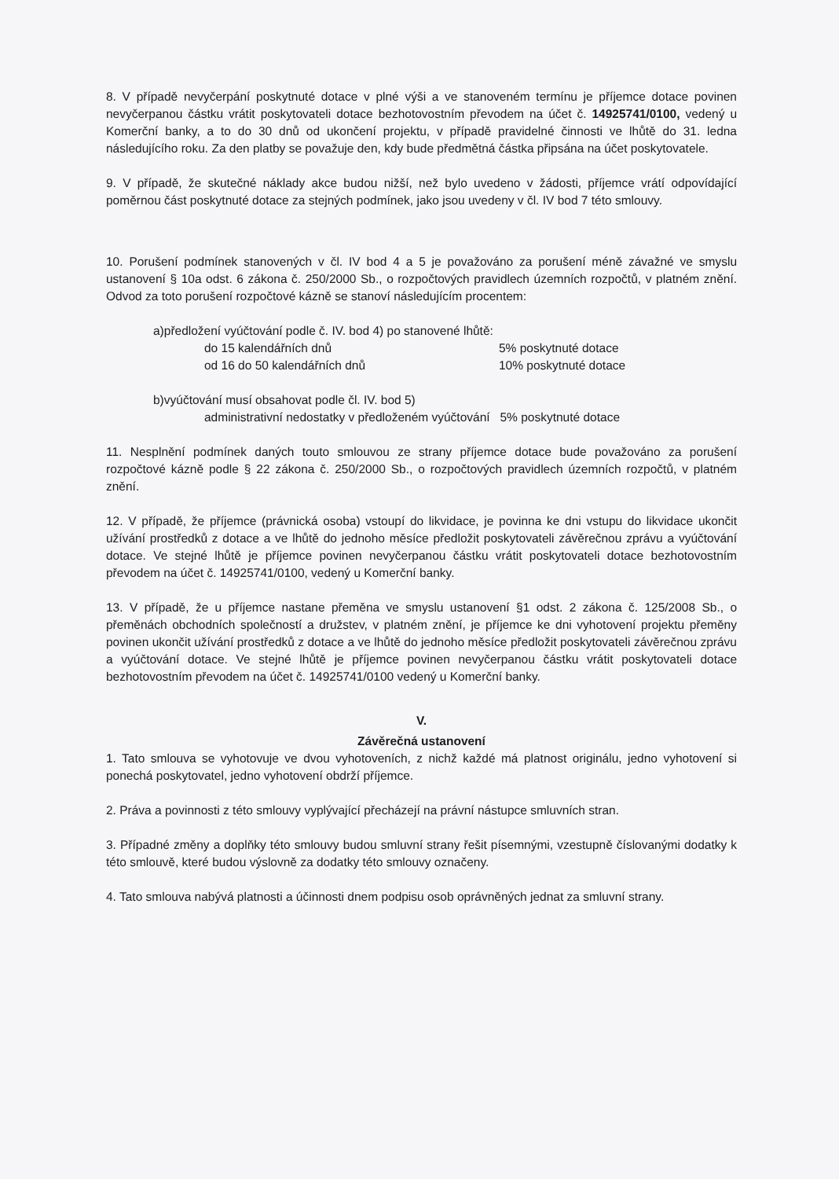8. V případě nevyčerpání poskytnuté dotace v plné výši a ve stanoveném termínu je příjemce dotace povinen nevyčerpanou částku vrátit poskytovateli dotace bezhotovostním převodem na účet č. 14925741/0100, vedený u Komerční banky, a to do 30 dnů od ukončení projektu, v případě pravidelné činnosti ve lhůtě do 31. ledna následujícího roku. Za den platby se považuje den, kdy bude předmětná částka připsána na účet poskytovatele.
9. V případě, že skutečné náklady akce budou nižší, než bylo uvedeno v žádosti, příjemce vrátí odpovídající poměrnou část poskytnuté dotace za stejných podmínek, jako jsou uvedeny v čl. IV bod 7 této smlouvy.
10. Porušení podmínek stanovených v čl. IV bod 4 a 5 je považováno za porušení méně závažné ve smyslu ustanovení § 10a odst. 6 zákona č. 250/2000 Sb., o rozpočtových pravidlech územních rozpočtů, v platném znění. Odvod za toto porušení rozpočtové kázně se stanoví následujícím procentem:
a)předložení vyúčtování podle č. IV. bod 4) po stanovené lhůtě:
do 15 kalendářních dnů 5% poskytnuté dotace
od 16 do 50 kalendářních dnů 10% poskytnuté dotace
b)vyúčtování musí obsahovat podle čl. IV. bod 5)
administrativní nedostatky v předloženém vyúčtování 5% poskytnuté dotace
11. Nesplnění podmínek daných touto smlouvou ze strany příjemce dotace bude považováno za porušení rozpočtové kázně podle § 22 zákona č. 250/2000 Sb., o rozpočtových pravidlech územních rozpočtů, v platném znění.
12. V případě, že příjemce (právnická osoba) vstoupí do likvidace, je povinna ke dni vstupu do likvidace ukončit užívání prostředků z dotace a ve lhůtě do jednoho měsíce předložit poskytovateli závěrečnou zprávu a vyúčtování dotace. Ve stejné lhůtě je příjemce povinen nevyčerpanou částku vrátit poskytovateli dotace bezhotovostním převodem na účet č. 14925741/0100, vedený u Komerční banky.
13. V případě, že u příjemce nastane přeměna ve smyslu ustanovení §1 odst. 2 zákona č. 125/2008 Sb., o přeměnách obchodních společností a družstev, v platném znění, je příjemce ke dni vyhotovení projektu přeměny povinen ukončit užívání prostředků z dotace a ve lhůtě do jednoho měsíce předložit poskytovateli závěrečnou zprávu a vyúčtování dotace. Ve stejné lhůtě je příjemce povinen nevyčerpanou částku vrátit poskytovateli dotace bezhotovostním převodem na účet č. 14925741/0100 vedený u Komerční banky.
V.
Závěrečná ustanovení
1. Tato smlouva se vyhotovuje ve dvou vyhotoveních, z nichž každé má platnost originálu, jedno vyhotovení si ponechá poskytovatel, jedno vyhotovení obdrží příjemce.
2. Práva a povinnosti z této smlouvy vyplývající přecházejí na právní nástupce smluvních stran.
3. Případné změny a doplňky této smlouvy budou smluvní strany řešit písemnými, vzestupně číslovanými dodatky k této smlouvě, které budou výslovně za dodatky této smlouvy označeny.
4. Tato smlouva nabývá platnosti a účinnosti dnem podpisu osob oprávněných jednat za smluvní strany.